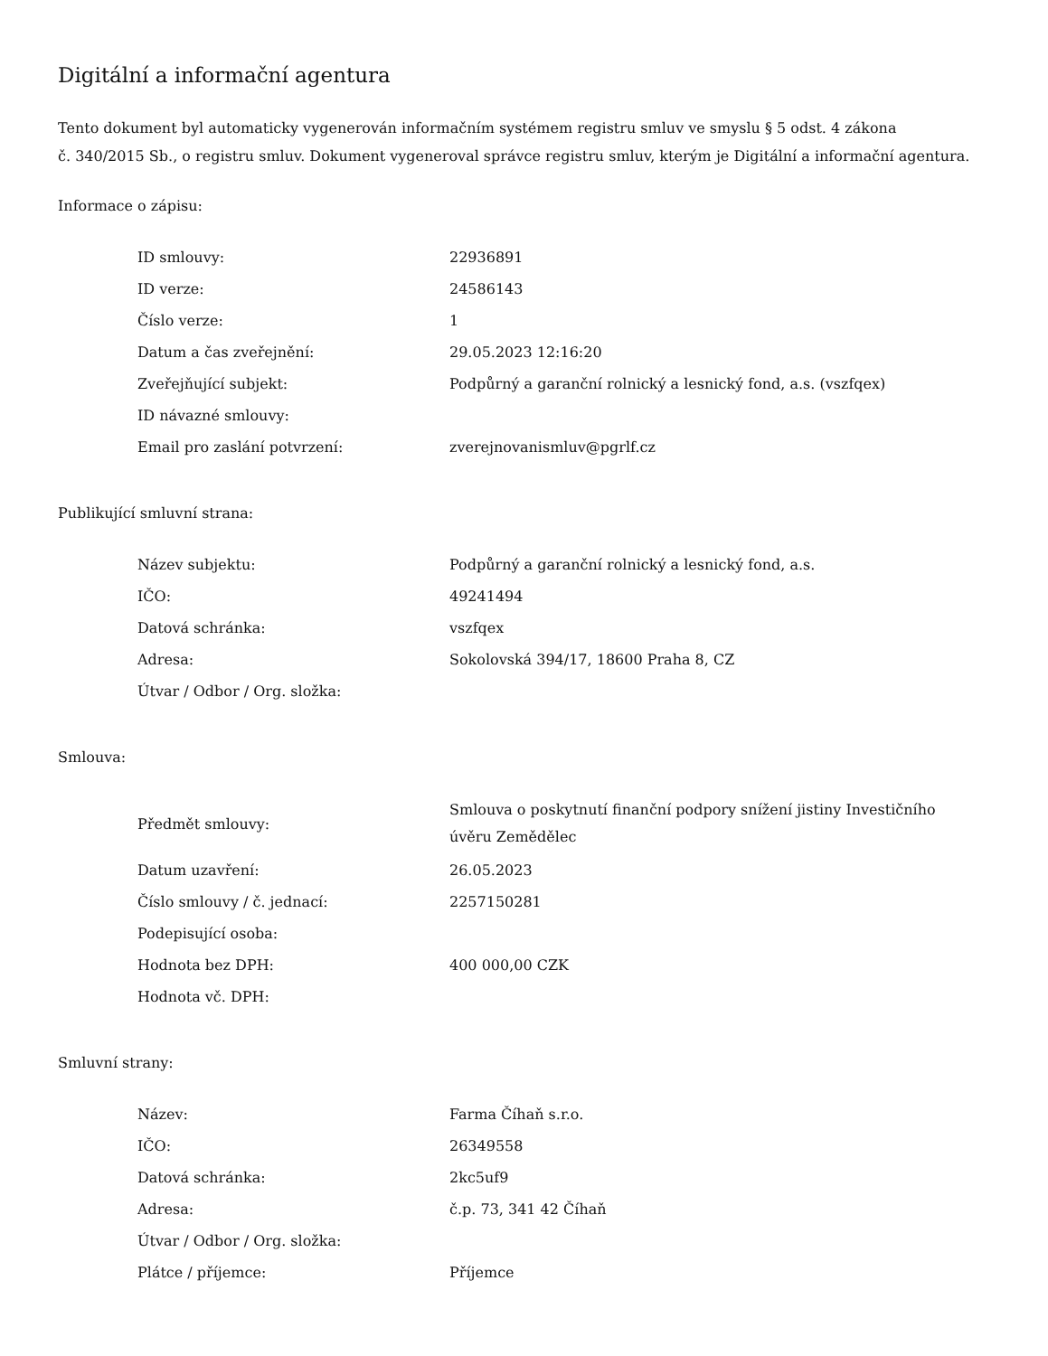Digitální a informační agentura
Tento dokument byl automaticky vygenerován informačním systémem registru smluv ve smyslu § 5 odst. 4 zákona
č. 340/2015 Sb., o registru smluv. Dokument vygeneroval správce registru smluv, kterým je Digitální a informační agentura.
Informace o zápisu:
| ID smlouvy: | 22936891 |
| ID verze: | 24586143 |
| Číslo verze: | 1 |
| Datum a čas zveřejnění: | 29.05.2023 12:16:20 |
| Zveřejňující subjekt: | Podpůrný a garanční rolnický a lesnický fond, a.s. (vszfqex) |
| ID návazné smlouvy: | |
| Email pro zaslání potvrzení: | zverejnovanismluv@pgrlf.cz |
Publikující smluvní strana:
| Název subjektu: | Podpůrný a garanční rolnický a lesnický fond, a.s. |
| IČO: | 49241494 |
| Datová schránka: | vszfqex |
| Adresa: | Sokolovská 394/17, 18600 Praha 8, CZ |
| Útvar / Odbor / Org. složka: | |
Smlouva:
| Předmět smlouvy: | Smlouva o poskytnutí finanční podpory snížení jistiny Investičního úvěru Zemědělec |
| Datum uzavření: | 26.05.2023 |
| Číslo smlouvy / č. jednací: | 2257150281 |
| Podepisující osoba: | |
| Hodnota bez DPH: | 400 000,00 CZK |
| Hodnota vč. DPH: | |
Smluvní strany:
| Název: | Farma Číhaň s.r.o. |
| IČO: | 26349558 |
| Datová schránka: | 2kc5uf9 |
| Adresa: | č.p. 73, 341 42 Číhaň |
| Útvar / Odbor / Org. složka: | |
| Plátce / příjemce: | Příjemce |